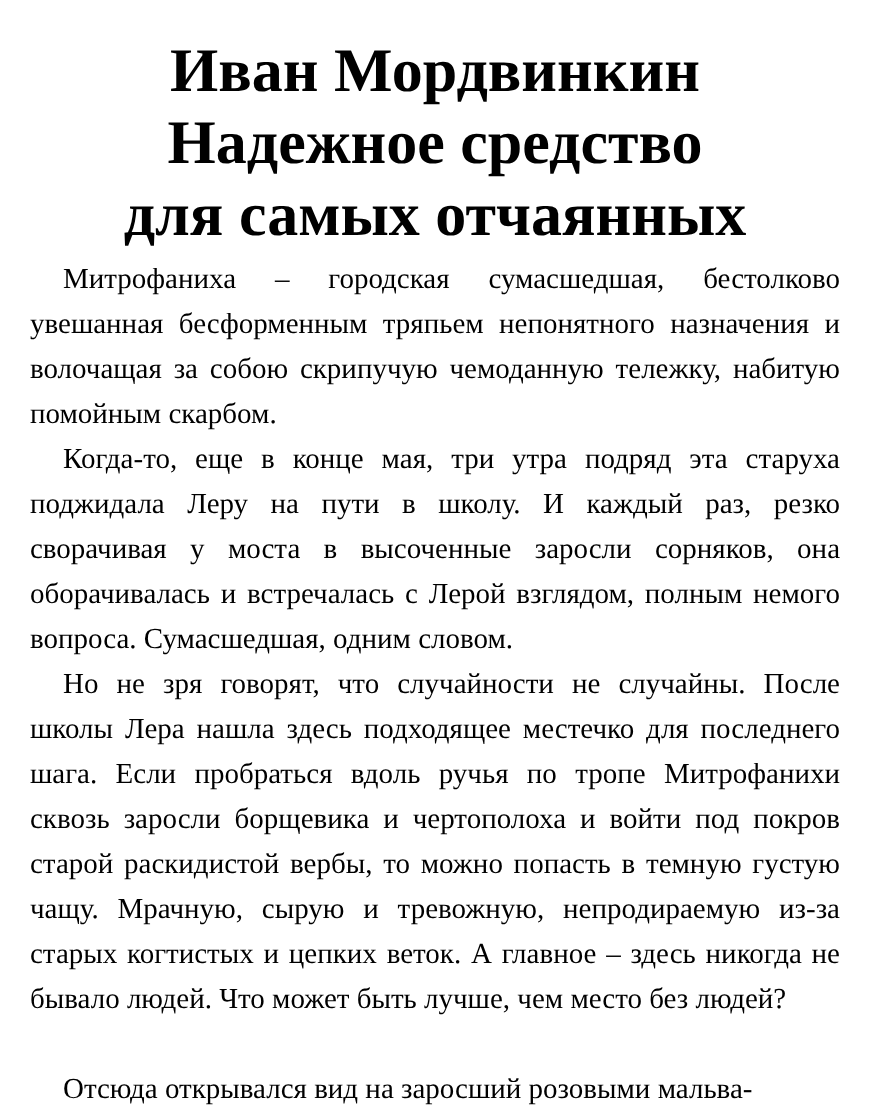Иван Мордвинкин
Надежное средство
для самых отчаянных
Митрофаниха – городская сумасшедшая, бестолково увешанная бесформенным тряпьем непонятного назначения и волочащая за собою скрипучую чемоданную тележку, набитую помойным скарбом.
Когда-то, еще в конце мая, три утра подряд эта старуха поджидала Леру на пути в школу. И каждый раз, резко сворачивая у моста в высоченные заросли сорняков, она оборачивалась и встречалась с Лерой взглядом, полным немого вопроса. Сумасшедшая, одним словом.
Но не зря говорят, что случайности не случайны. После школы Лера нашла здесь подходящее местечко для последнего шага. Если пробраться вдоль ручья по тропе Митрофанихи сквозь заросли борщевика и чертополоха и войти под покров старой раскидистой вербы, то можно попасть в темную густую чащу. Мрачную, сырую и тревожную, непродираемую из-за старых когтистых и цепких веток. А главное – здесь никогда не бывало людей. Что может быть лучше, чем место без людей?
Отсюда открывался вид на заросший розовыми мальва-